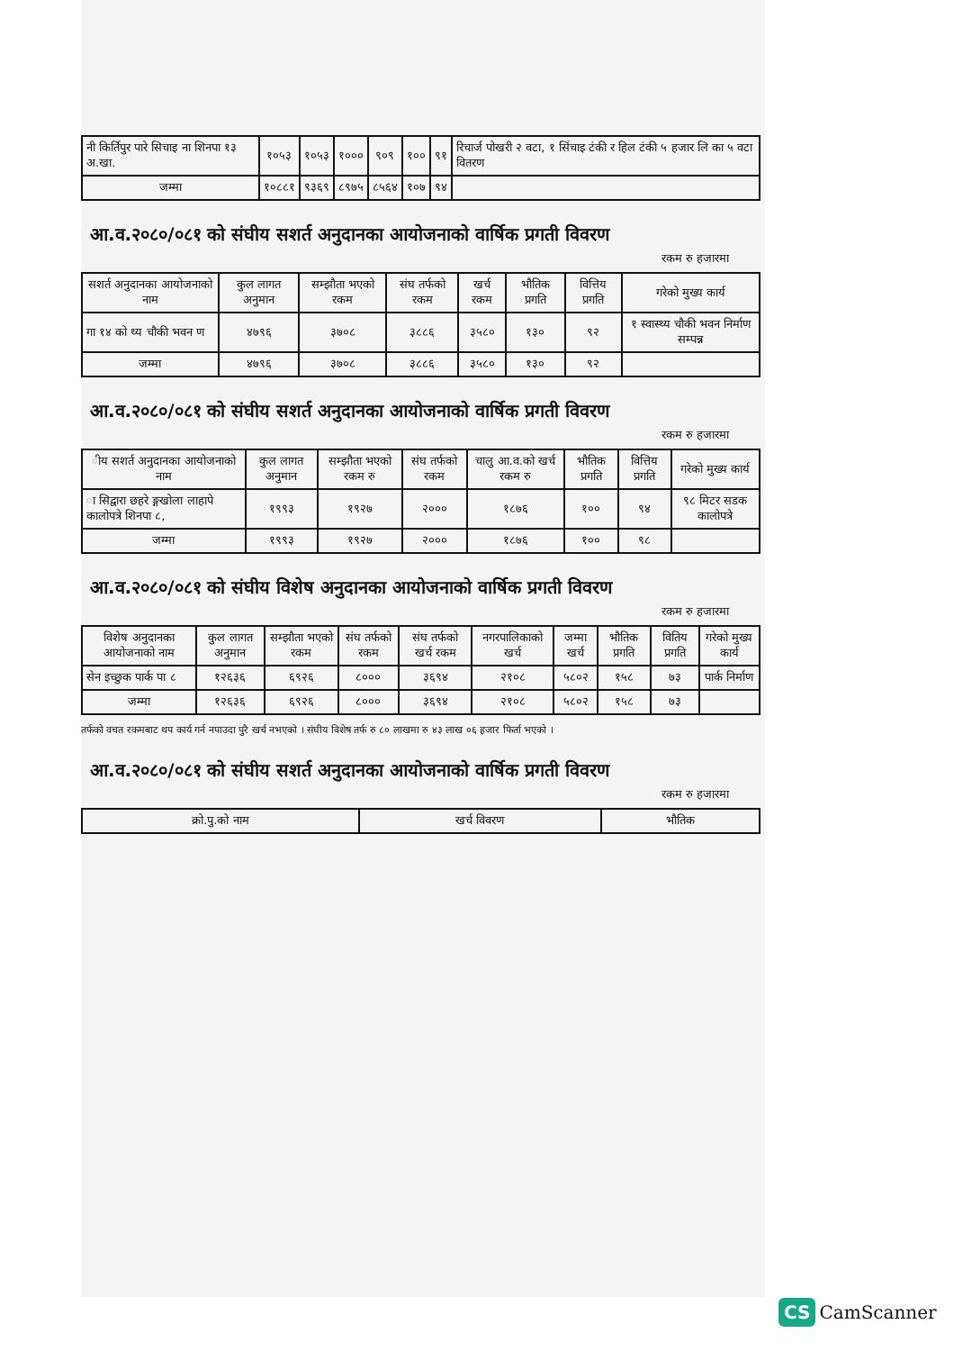| नी किर्तिपुर पारे सिचाइ ना शिनपा १३ अ.खा. | १०५३ | १०५३ | १००० | ९०९ | १०० | ९१ | रिचार्ज पोखरी २ वटा, १ सिंचाइ टंकी र हिल टंकी ५ हजार लि का ५ वटा वितरण |
| जम्मा | १०८८१ | ९३६९ | ८९७५ | ८५६४ | १०७ | ९४ | |
आ.व.२०८०/०८१ को संघीय सशर्त अनुदानका आयोजनाको वार्षिक प्रगती विवरण
रकम रु हजारमा
| सशर्त अनुदानका आयोजनाको नाम | कुल लागत अनुमान | सम्झौता भएको रकम | संघ तर्फको रकम | खर्च रकम | भौतिक प्रगति | वित्तिय प्रगति | गरेको मुख्य कार्य |
| --- | --- | --- | --- | --- | --- | --- | --- |
| गा १४ को थ्य चौकी भवन ण | ४७९६ | ३७०८ | ३८८६ | ३५८० | १३० | ९२ | १ स्वास्थ्य चौकी भवन निर्माण सम्पन्न |
| जम्मा | ४७९६ | ३७०८ | ३८८६ | ३५८० | १३० | ९२ | |
आ.व.२०८०/०८१ को संघीय सशर्त अनुदानका आयोजनाको वार्षिक प्रगती विवरण
रकम रु हजारमा
| ीय सशर्त अनुदानका आयोजनाको नाम | कुल लागत अनुमान | सम्झौता भएको रकम रु | संघ तर्फको रकम | चालु आ.व.को खर्च रकम रु | भौतिक प्रगति | वित्तिय प्रगति | गरेको मुख्य कार्य |
| --- | --- | --- | --- | --- | --- | --- | --- |
| ा सिद्वारा छहरे ङ्गखोला लाहापे कालोपत्रे शिनपा ८, | १९९३ | १९२७ | २००० | १८७६ | १०० | ९४ | ९८ मिटर सडक कालोपत्रे |
| जम्मा | १९९३ | १९२७ | २००० | १८७६ | १०० | ९८ | |
आ.व.२०८०/०८१ को संघीय विशेष अनुदानका आयोजनाको वार्षिक प्रगती विवरण
रकम रु हजारमा
| विशेष अनुदानका आयोजनाको नाम | कुल लागत अनुमान | सम्झौता भएको रकम | संघ तर्फको रकम | संघ तर्फको खर्च रकम | नगरपालिकाको खर्च | जम्मा खर्च | भौतिक प्रगति | वितिय प्रगति | गरेको मुख्य कार्य |
| --- | --- | --- | --- | --- | --- | --- | --- | --- | --- |
| सेन इच्छुक पार्क पा ८ | १२६३६ | ६९२६ | ८००० | ३६९४ | २१०८ | ५८०२ | १५८ | ७३ | पार्क निर्माण |
| जम्मा | १२६३६ | ६९२६ | ८००० | ३६९४ | २१०८ | ५८०२ | १५८ | ७३ | |
तर्फको वचत रकमबाट थप कार्य गर्न नपाउदा पुरै खर्च नभएको । संघीय विशेष तर्फ रु ८० लाखमा रु ४३ लाख ०६ हजार फिर्ता भएको ।
आ.व.२०८०/०८१ को संघीय सशर्त अनुदानका आयोजनाको वार्षिक प्रगती विवरण
रकम रु हजारमा
| क्रो.पु.को नाम | खर्च विवरण | भौतिक |
| --- | --- | --- |
CS CamScanner